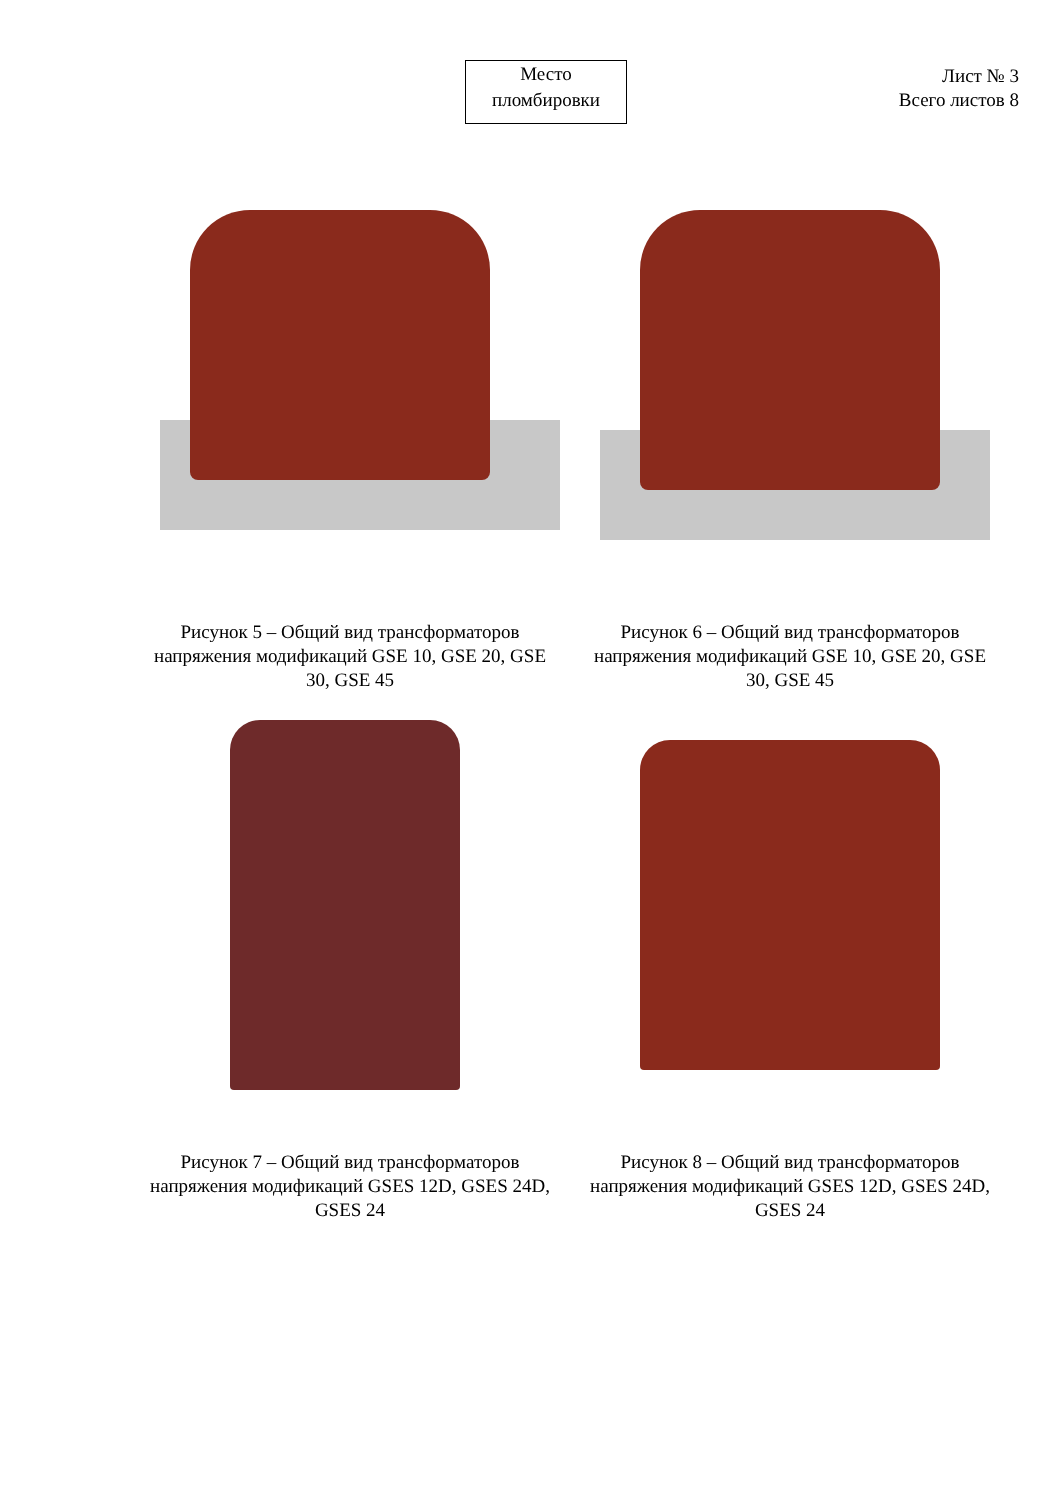Лист № 3
Всего листов 8
Место
пломбировки
Рисунок 5 – Общий вид трансформаторов напряжения модификаций GSE 10, GSE 20, GSE 30, GSE 45
Рисунок 6 – Общий вид трансформаторов напряжения модификаций GSE 10, GSE 20, GSE 30, GSE 45
Рисунок 7 – Общий вид трансформаторов напряжения модификаций GSES 12D, GSES 24D, GSES 24
Рисунок 8 – Общий вид трансформаторов напряжения модификаций GSES 12D, GSES 24D, GSES 24